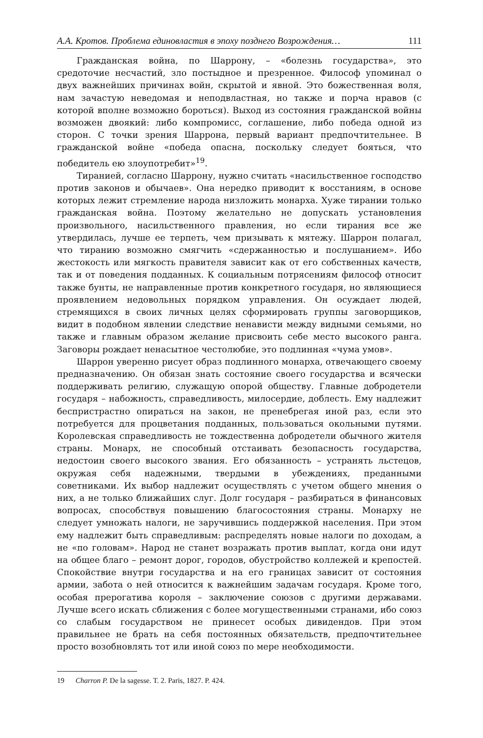А.А. Кротов. Проблема единовластия в эпоху позднего Возрождения… 111
Гражданская война, по Шаррону, – «болезнь государства», это средоточие несчастий, зло постыдное и презренное. Философ упоминал о двух важнейших причинах войн, скрытой и явной. Это божественная воля, нам зачастую неведомая и неподвластная, но также и порча нравов (с которой вполне возможно бороться). Выход из состояния гражданской войны возможен двоякий: либо компромисс, соглашение, либо победа одной из сторон. С точки зрения Шаррона, первый вариант предпочтительнее. В гражданской войне «победа опасна, поскольку следует бояться, что победитель ею злоупотребит»<sup>19</sup>.
Тиранией, согласно Шаррону, нужно считать «насильственное господство против законов и обычаев». Она нередко приводит к восстаниям, в основе которых лежит стремление народа низложить монарха. Хуже тирании только гражданская война. Поэтому желательно не допускать установления произвольного, насильственного правления, но если тирания все же утвердилась, лучше ее терпеть, чем призывать к мятежу. Шаррон полагал, что тиранию возможно смягчить «сдержанностью и послушанием». Ибо жестокость или мягкость правителя зависит как от его собственных качеств, так и от поведения подданных. К социальным потрясениям философ относит также бунты, не направленные против конкретного государя, но являющиеся проявлением недовольных порядком управления. Он осуждает людей, стремящихся в своих личных целях сформировать группы заговорщиков, видит в подобном явлении следствие ненависти между видными семьями, но также и главным образом желание присвоить себе место высокого ранга. Заговоры рождает ненасытное честолюбие, это подлинная «чума умов».
Шаррон уверенно рисует образ подлинного монарха, отвечающего своему предназначению. Он обязан знать состояние своего государства и всячески поддерживать религию, служащую опорой обществу. Главные добродетели государя – набожность, справедливость, милосердие, доблесть. Ему надлежит беспристрастно опираться на закон, не пренебрегая иной раз, если это потребуется для процветания подданных, пользоваться окольными путями. Королевская справедливость не тождественна добродетели обычного жителя страны. Монарх, не способный отстаивать безопасность государства, недостоин своего высокого звания. Его обязанность – устранять льстецов, окружая себя надежными, твердыми в убеждениях, преданными советниками. Их выбор надлежит осуществлять с учетом общего мнения о них, а не только ближайших слуг. Долг государя – разбираться в финансовых вопросах, способствуя повышению благосостояния страны. Монарху не следует умножать налоги, не заручившись поддержкой населения. При этом ему надлежит быть справедливым: распределять новые налоги по доходам, а не «по головам». Народ не станет возражать против выплат, когда они идут на общее благо – ремонт дорог, городов, обустройство коллежей и крепостей. Спокойствие внутри государства и на его границах зависит от состояния армии, забота о ней относится к важнейшим задачам государя. Кроме того, особая прерогатива короля – заключение союзов с другими державами. Лучше всего искать сближения с более могущественными странами, ибо союз со слабым государством не принесет особых дивидендов. При этом правильнее не брать на себя постоянных обязательств, предпочтительнее просто возобновлять тот или иной союз по мере необходимости.
19 Charron P. De la sagesse. T. 2. Paris, 1827. P. 424.